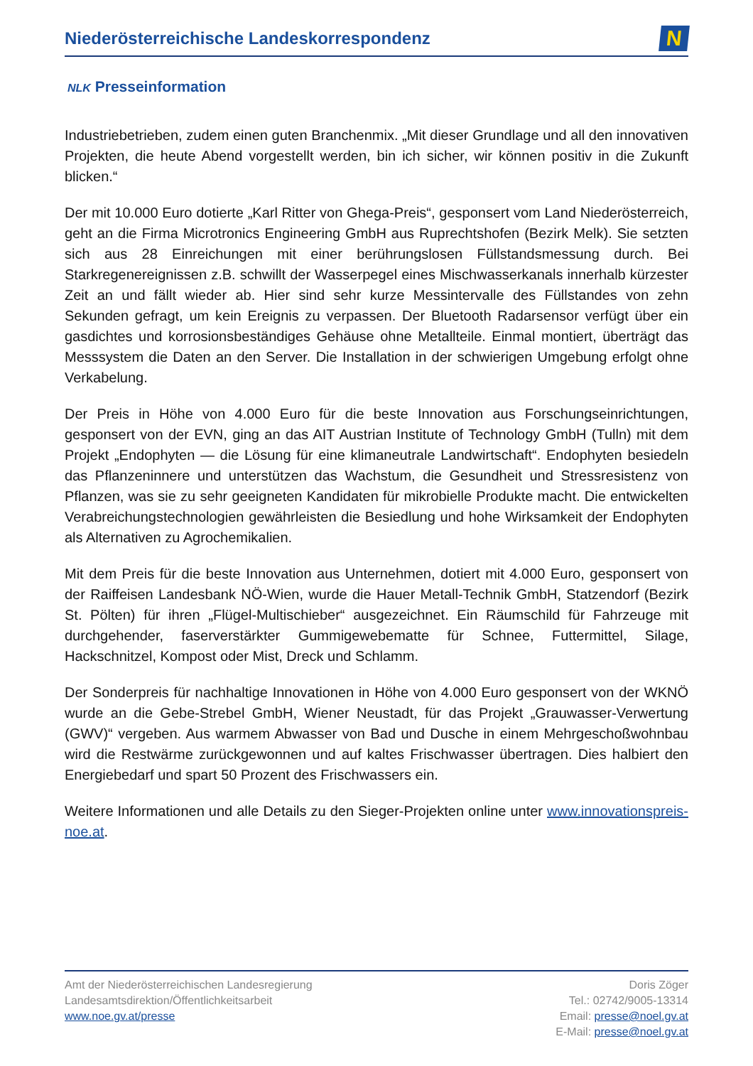Niederösterreichische Landeskorrespondenz
N
NLK Presseinformation
Industriebetrieben, zudem einen guten Branchenmix. „Mit dieser Grundlage und all den innovativen Projekten, die heute Abend vorgestellt werden, bin ich sicher, wir können positiv in die Zukunft blicken.“
Der mit 10.000 Euro dotierte „Karl Ritter von Ghega-Preis“, gesponsert vom Land Niederösterreich, geht an die Firma Microtronics Engineering GmbH aus Ruprechtshofen (Bezirk Melk). Sie setzten sich aus 28 Einreichungen mit einer berührungslosen Füllstandsmessung durch. Bei Starkregenereignissen z.B. schwillt der Wasserpegel eines Mischwasserkanals innerhalb kürzester Zeit an und fällt wieder ab. Hier sind sehr kurze Messintervalle des Füllstandes von zehn Sekunden gefragt, um kein Ereignis zu verpassen. Der Bluetooth Radarsensor verfügt über ein gasdichtes und korrosionsbeständiges Gehäuse ohne Metallteile. Einmal montiert, überträgt das Messsystem die Daten an den Server. Die Installation in der schwierigen Umgebung erfolgt ohne Verkabelung.
Der Preis in Höhe von 4.000 Euro für die beste Innovation aus Forschungseinrichtungen, gesponsert von der EVN, ging an das AIT Austrian Institute of Technology GmbH (Tulln) mit dem Projekt „Endophyten — die Lösung für eine klimaneutrale Landwirtschaft“. Endophyten besiedeln das Pflanzeninnere und unterstützen das Wachstum, die Gesundheit und Stressresistenz von Pflanzen, was sie zu sehr geeigneten Kandidaten für mikrobielle Produkte macht. Die entwickelten Verabreichungstechnologien gewährleisten die Besiedlung und hohe Wirksamkeit der Endophyten als Alternativen zu Agrochemikalien.
Mit dem Preis für die beste Innovation aus Unternehmen, dotiert mit 4.000 Euro, gesponsert von der Raiffeisen Landesbank NÖ-Wien, wurde die Hauer Metall-Technik GmbH, Statzendorf (Bezirk St. Pölten) für ihren „Flügel-Multischieber“ ausgezeichnet. Ein Räumschild für Fahrzeuge mit durchgehender, faserverstärkter Gummigewebematte für Schnee, Futtermittel, Silage, Hackschnitzel, Kompost oder Mist, Dreck und Schlamm.
Der Sonderpreis für nachhaltige Innovationen in Höhe von 4.000 Euro gesponsert von der WKNÖ wurde an die Gebe-Strebel GmbH, Wiener Neustadt, für das Projekt „Grauwasser-Verwertung (GWV)“ vergeben. Aus warmem Abwasser von Bad und Dusche in einem Mehrgeschoßwohnbau wird die Restwärme zurückgewonnen und auf kaltes Frischwasser übertragen. Dies halbiert den Energiebedarf und spart 50 Prozent des Frischwassers ein.
Weitere Informationen und alle Details zu den Sieger-Projekten online unter www.innovationspreis-noe.at.
Amt der Niederösterreichischen Landesregierung
Landesamtsdirektion/Öffentlichkeitsarbeit
www.noe.gv.at/presse
Doris Zöger
Tel.: 02742/9005-13314
Email: presse@noel.gv.at
E-Mail: presse@noel.gv.at